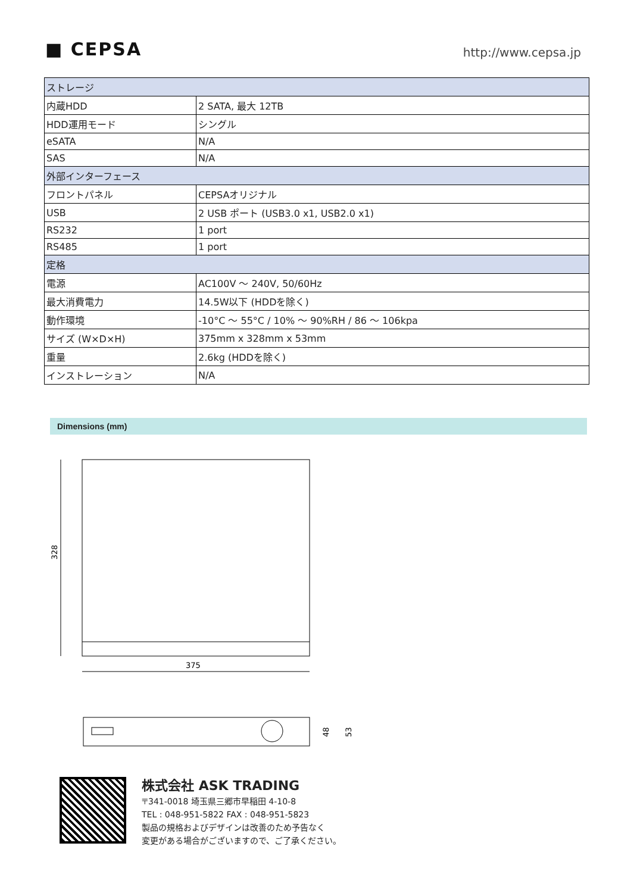■ CEPSA
http://www.cepsa.jp
| ストレージ | |
| 内蔵HDD | 2 SATA, 最大 12TB |
| HDD運用モード | シングル |
| eSATA | N/A |
| SAS | N/A |
| 外部インターフェース | |
| フロントパネル | CEPSAオリジナル |
| USB | 2 USB ポート (USB3.0 x1, USB2.0 x1) |
| RS232 | 1 port |
| RS485 | 1 port |
| 定格 | |
| 電源 | AC100V ～ 240V, 50/60Hz |
| 最大消費電力 | 14.5W以下 (HDDを除く) |
| 動作環境 | -10°C ～ 55°C / 10% ～ 90%RH / 86 ～ 106kpa |
| サイズ (W×D×H) | 375mm x 328mm x 53mm |
| 重量 | 2.6kg (HDDを除く) |
| インストレーション | N/A |
Dimensions (mm)
328
375
48
53
株式会社 ASK TRADING
〒341-0018 埼玉県三郷市早稲田 4-10-8
TEL : 048-951-5822 FAX : 048-951-5823
製品の規格およびデザインは改善のため予告なく
変更がある場合がございますので、ご了承ください。